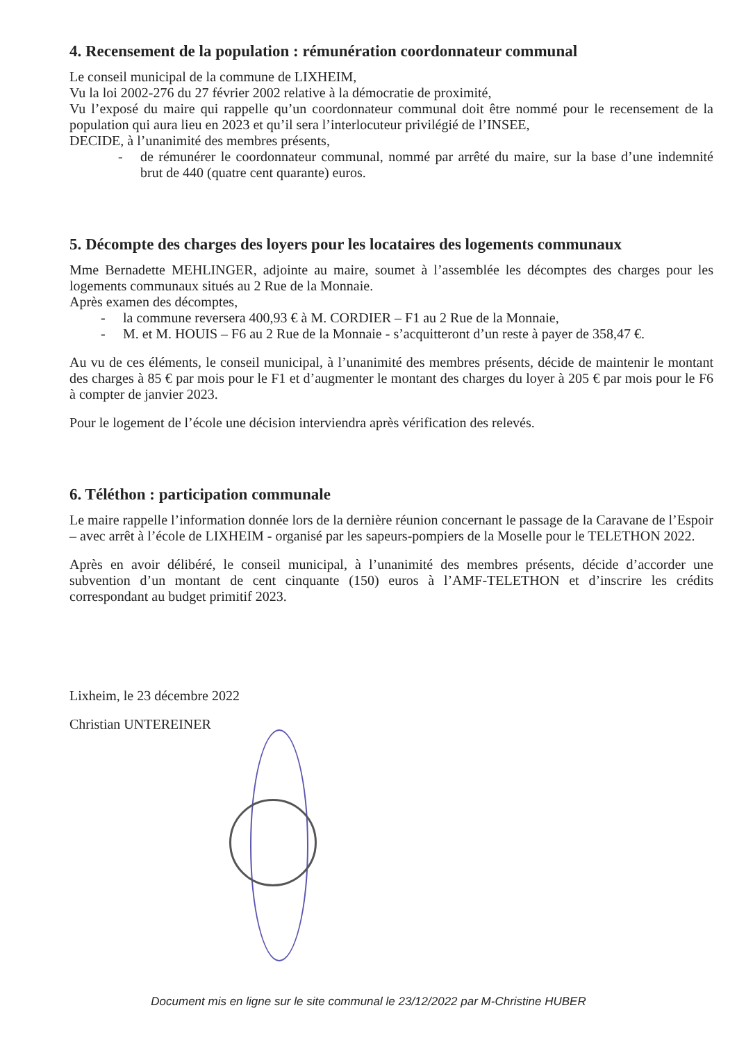4. Recensement de la population : rémunération coordonnateur communal
Le conseil municipal de la commune de LIXHEIM,
Vu la loi 2002-276 du 27 février 2002 relative à la démocratie de proximité,
Vu l’exposé du maire qui rappelle qu’un coordonnateur communal doit être nommé pour le recensement de la population qui aura lieu en 2023 et qu’il sera l’interlocuteur privilégié de l’INSEE,
DECIDE, à l’unanimité des membres présents,
- de rémunérer le coordonnateur communal, nommé par arrêté du maire, sur la base d’une indemnité brut de 440 (quatre cent quarante) euros.
5. Décompte des charges des loyers pour les locataires des logements communaux
Mme Bernadette MEHLINGER, adjointe au maire, soumet à l’assemblée les décomptes des charges pour les logements communaux situés au 2 Rue de la Monnaie.
Après examen des décomptes,
- la commune reversera 400,93 € à M. CORDIER – F1 au 2 Rue de la Monnaie,
- M. et M. HOUIS – F6 au 2 Rue de la Monnaie - s’acquitteront d’un reste à payer de 358,47 €.
Au vu de ces éléments, le conseil municipal, à l’unanimité des membres présents, décide de maintenir le montant des charges à 85 € par mois pour le F1 et d’augmenter le montant des charges du loyer à 205 € par mois pour le F6 à compter de janvier 2023.
Pour le logement de l’école une décision interviendra après vérification des relevés.
6. Téléthon : participation communale
Le maire rappelle l’information donnée lors de la dernière réunion concernant le passage de la Caravane de l’Espoir – avec arrêt à l’école de LIXHEIM - organisé par les sapeurs-pompiers de la Moselle pour le TELETHON 2022.
Après en avoir délibéré, le conseil municipal, à l’unanimité des membres présents, décide d’accorder une subvention d’un montant de cent cinquante (150) euros à l’AMF-TELETHON et d’inscrire les crédits correspondant au budget primitif 2023.
Lixheim, le 23 décembre 2022
Christian UNTEREINER
Document mis en ligne sur le site communal le 23/12/2022 par M-Christine HUBER